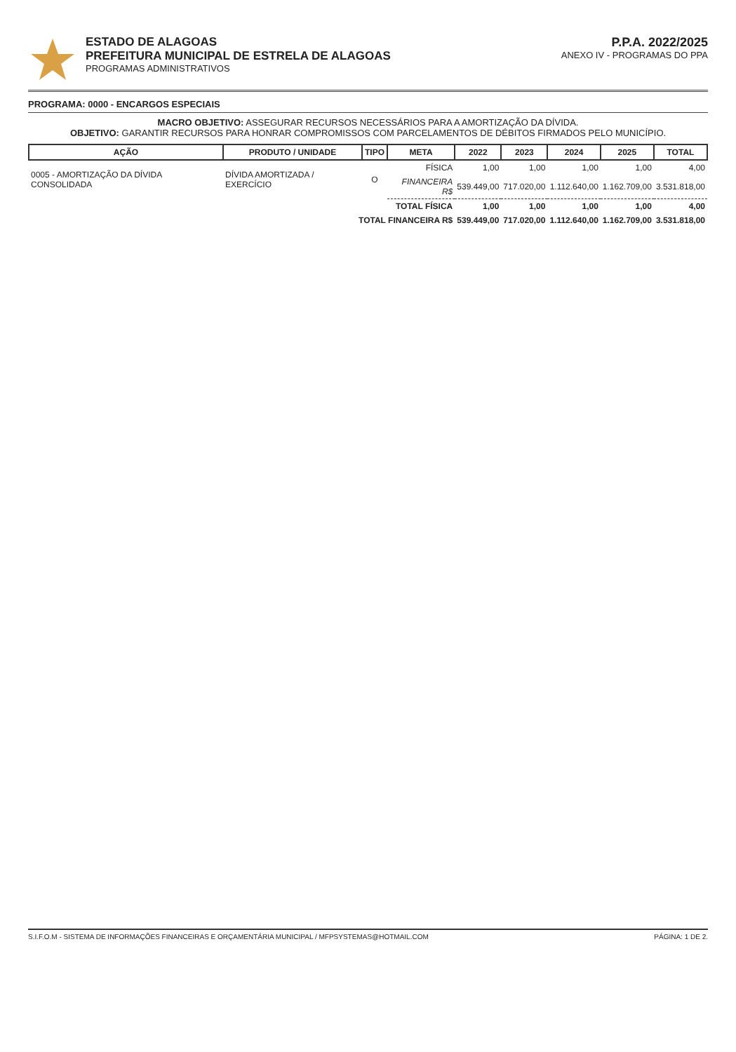ESTADO DE ALAGOAS
PREFEITURA MUNICIPAL DE ESTRELA DE ALAGOAS
PROGRAMAS ADMINISTRATIVOS
P.P.A. 2022/2025
ANEXO IV - PROGRAMAS DO PPA
PROGRAMA: 0000 - ENCARGOS ESPECIAIS
MACRO OBJETIVO: ASSEGURAR RECURSOS NECESSÁRIOS PARA A AMORTIZAÇÃO DA DÍVIDA.
OBJETIVO: GARANTIR RECURSOS PARA HONRAR COMPROMISSOS COM PARCELAMENTOS DE DÉBITOS FIRMADOS PELO MUNICÍPIO.
| AÇÃO | PRODUTO / UNIDADE | TIPO | META | 2022 | 2023 | 2024 | 2025 | TOTAL |
| --- | --- | --- | --- | --- | --- | --- | --- | --- |
| 0005 - AMORTIZAÇÃO DA DÍVIDA CONSOLIDADA | DÍVIDA AMORTIZADA / EXERCÍCIO | O | FÍSICA | 1,00 | 1,00 | 1,00 | 1,00 | 4,00 |
| | | | FINANCEIRA R$ | 539.449,00 | 717.020,00 | 1.112.640,00 | 1.162.709,00 | 3.531.818,00 |
| TOTAL FÍSICA | | | | 1,00 | 1,00 | 1,00 | 1,00 | 4,00 |
| TOTAL FINANCEIRA R$ | | | | 539.449,00 | 717.020,00 | 1.112.640,00 | 1.162.709,00 | 3.531.818,00 |
S.I.F.O.M - SISTEMA DE INFORMAÇÕES FINANCEIRAS E ORÇAMENTÁRIA MUNICIPAL / MFPSYSTEMAS@HOTMAIL.COM PÁGINA: 1 DE 2.